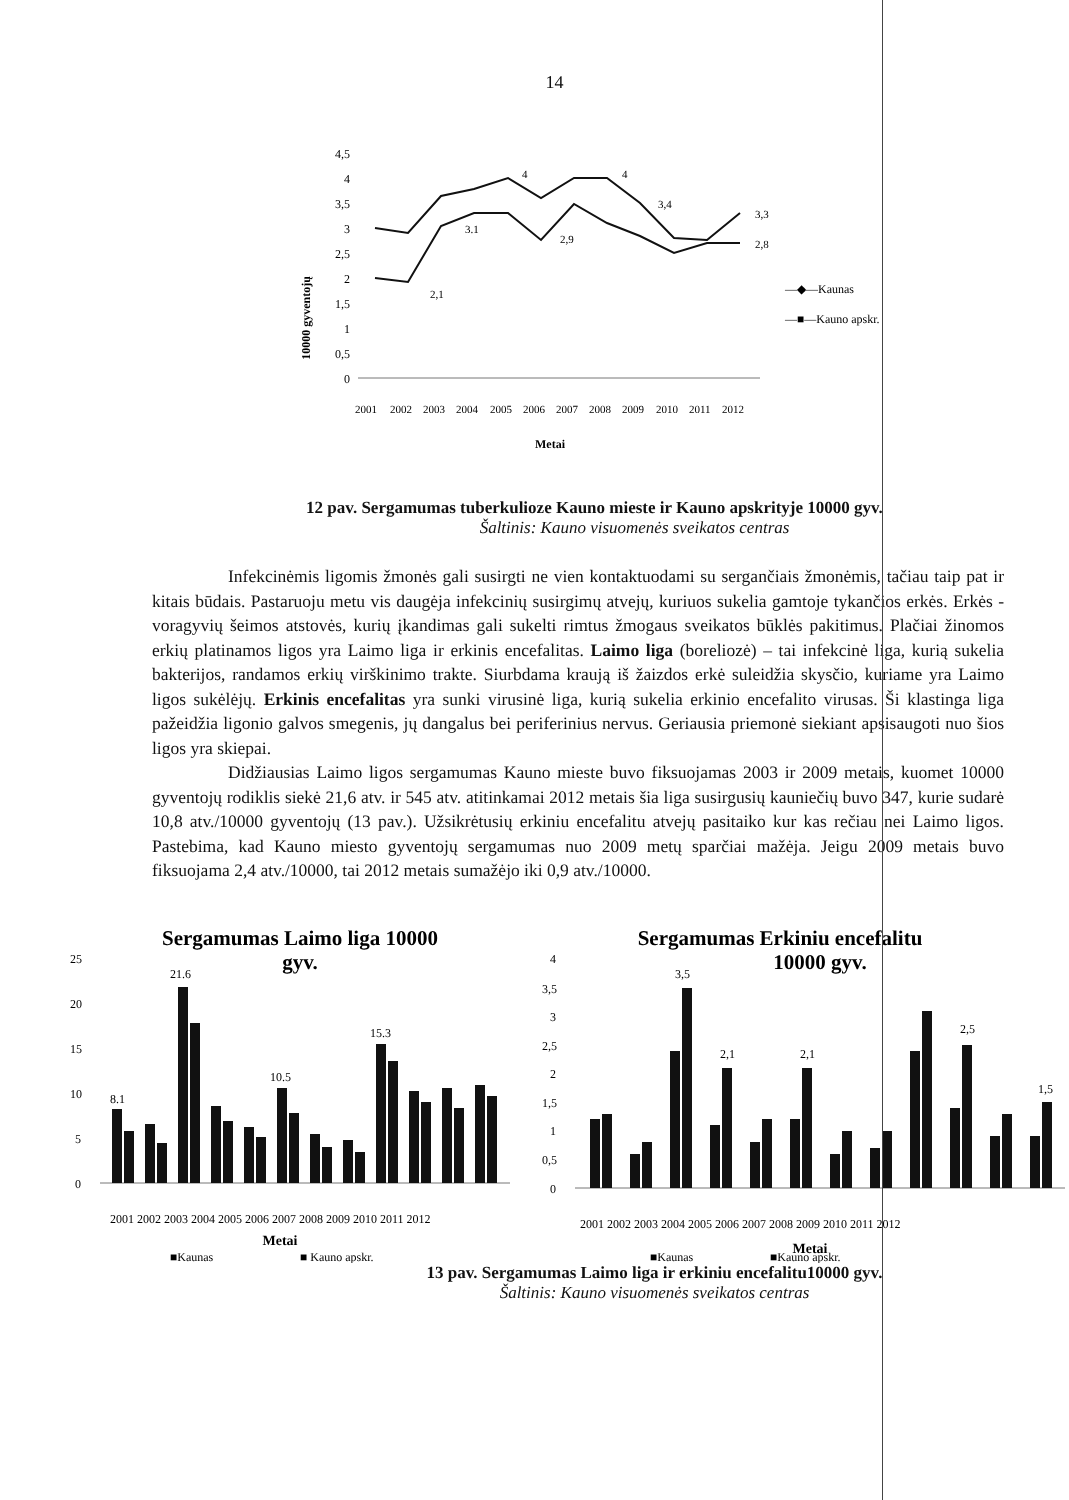14
10000 gyventojų
4,5
4
3,5
3
2,5
2
1,5
1
0,5
0
2,1
4
4
3,4
2,9
3,3
2,8
3.1
2001
2002
2003
2004
2005
2006
2007
2008
2009
2010
2011
2012
Metai
—◆—Kaunas
—■—Kauno apskr.
12 pav. Sergamumas tuberkulioze Kauno mieste ir Kauno apskrityje 10000 gyv.
Šaltinis: Kauno visuomenės sveikatos centras
Infekcinėmis ligomis žmonės gali susirgti ne vien kontaktuodami su sergančiais žmonėmis, tačiau taip pat ir kitais būdais. Pastaruoju metu vis daugėja infekcinių susirgimų atvejų, kuriuos sukelia gamtoje tykančios erkės. Erkės - voragyvių šeimos atstovės, kurių įkandimas gali sukelti rimtus žmogaus sveikatos būklės pakitimus. Plačiai žinomos erkių platinamos ligos yra Laimo liga ir erkinis encefalitas. Laimo liga (boreliozė) – tai infekcinė liga, kurią sukelia bakterijos, randamos erkių virškinimo trakte. Siurbdama kraują iš žaizdos erkė suleidžia skysčio, kuriame yra Laimo ligos sukėlėjų. Erkinis encefalitas yra sunki virusinė liga, kurią sukelia erkinio encefalito virusas. Ši klastinga liga pažeidžia ligonio galvos smegenis, jų dangalus bei periferinius nervus. Geriausia priemonė siekiant apsisaugoti nuo šios ligos yra skiepai.
Didžiausias Laimo ligos sergamumas Kauno mieste buvo fiksuojamas 2003 ir 2009 metais, kuomet 10000 gyventojų rodiklis siekė 21,6 atv. ir 545 atv. atitinkamai 2012 metais šia liga susirgusių kauniečių buvo 347, kurie sudarė 10,8 atv./10000 gyventojų (13 pav.). Užsikrėtusių erkiniu encefalitu atvejų pasitaiko kur kas rečiau nei Laimo ligos. Pastebima, kad Kauno miesto gyventojų sergamumas nuo 2009 metų sparčiai mažėja. Jeigu 2009 metais buvo fiksuojama 2,4 atv./10000, tai 2012 metais sumažėjo iki 0,9 atv./10000.
Sergamumas Laimo liga 10000
gyv.
25
20
15
10
5
0
21.6
8.1
10.5
15.3
2001 2002 2003 2004 2005 2006 2007 2008 2009 2010 2011 2012
Metai
■Kaunas
■ Kauno apskr.
Sergamumas Erkiniu encefalitu
10000 gyv.
4
3,5
3
2,5
2
1,5
1
0,5
0
3,5
2,1
2,1
2,5
1,5
2001 2002 2003 2004 2005 2006 2007 2008 2009 2010 2011 2012
Metai
■Kaunas
■Kauno apskr.
13 pav. Sergamumas Laimo liga ir erkiniu encefalitu10000 gyv.
Šaltinis: Kauno visuomenės sveikatos centras